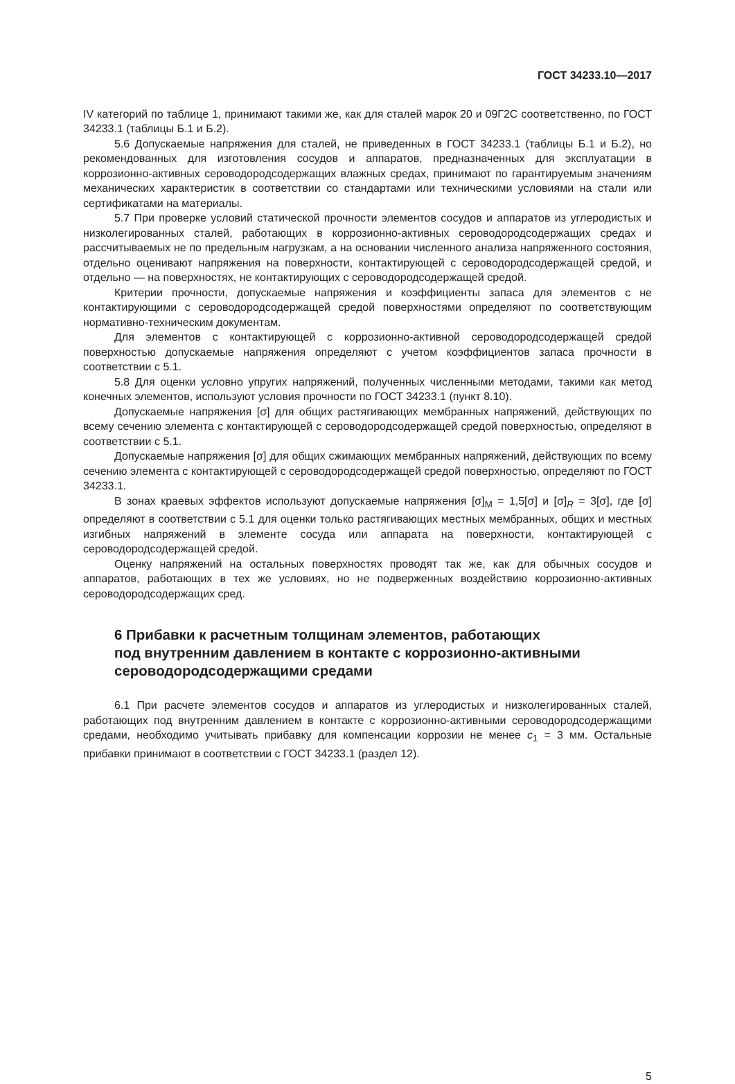ГОСТ 34233.10—2017
IV категорий по таблице 1, принимают такими же, как для сталей марок 20 и 09Г2С соответственно, по ГОСТ 34233.1 (таблицы Б.1 и Б.2).
5.6 Допускаемые напряжения для сталей, не приведенных в ГОСТ 34233.1 (таблицы Б.1 и Б.2), но рекомендованных для изготовления сосудов и аппаратов, предназначенных для эксплуатации в коррозионно-активных сероводородсодержащих влажных средах, принимают по гарантируемым значениям механических характеристик в соответствии со стандартами или техническими условиями на стали или сертификатами на материалы.
5.7 При проверке условий статической прочности элементов сосудов и аппаратов из углеродистых и низколегированных сталей, работающих в коррозионно-активных сероводородсодержащих средах и рассчитываемых не по предельным нагрузкам, а на основании численного анализа напряженного состояния, отдельно оценивают напряжения на поверхности, контактирующей с сероводородсодержащей средой, и отдельно — на поверхностях, не контактирующих с сероводородсодержащей средой.
Критерии прочности, допускаемые напряжения и коэффициенты запаса для элементов с не контактирующими с сероводородсодержащей средой поверхностями определяют по соответствующим нормативно-техническим документам.
Для элементов с контактирующей с коррозионно-активной сероводородсодержащей средой поверхностью допускаемые напряжения определяют с учетом коэффициентов запаса прочности в соответствии с 5.1.
5.8 Для оценки условно упругих напряжений, полученных численными методами, такими как метод конечных элементов, используют условия прочности по ГОСТ 34233.1 (пункт 8.10).
Допускаемые напряжения [σ] для общих растягивающих мембранных напряжений, действующих по всему сечению элемента с контактирующей с сероводородсодержащей средой поверхностью, определяют в соответствии с 5.1.
Допускаемые напряжения [σ] для общих сжимающих мембранных напряжений, действующих по всему сечению элемента с контактирующей с сероводородсодержащей средой поверхностью, определяют по ГОСТ 34233.1.
В зонах краевых эффектов используют допускаемые напряжения [σ]<sub>M</sub> = 1,5[σ] и [σ]<sub>R</sub> = 3[σ], где [σ] определяют в соответствии с 5.1 для оценки только растягивающих местных мембранных, общих и местных изгибных напряжений в элементе сосуда или аппарата на поверхности, контактирующей с сероводородсодержащей средой.
Оценку напряжений на остальных поверхностях проводят так же, как для обычных сосудов и аппаратов, работающих в тех же условиях, но не подверженных воздействию коррозионно-активных сероводородсодержащих сред.
6 Прибавки к расчетным толщинам элементов, работающих
под внутренним давлением в контакте с коррозионно-активными
сероводородсодержащими средами
6.1 При расчете элементов сосудов и аппаратов из углеродистых и низколегированных сталей, работающих под внутренним давлением в контакте с коррозионно-активными сероводородсодержащими средами, необходимо учитывать прибавку для компенсации коррозии не менее c<sub>1</sub> = 3 мм. Остальные прибавки принимают в соответствии с ГОСТ 34233.1 (раздел 12).
5